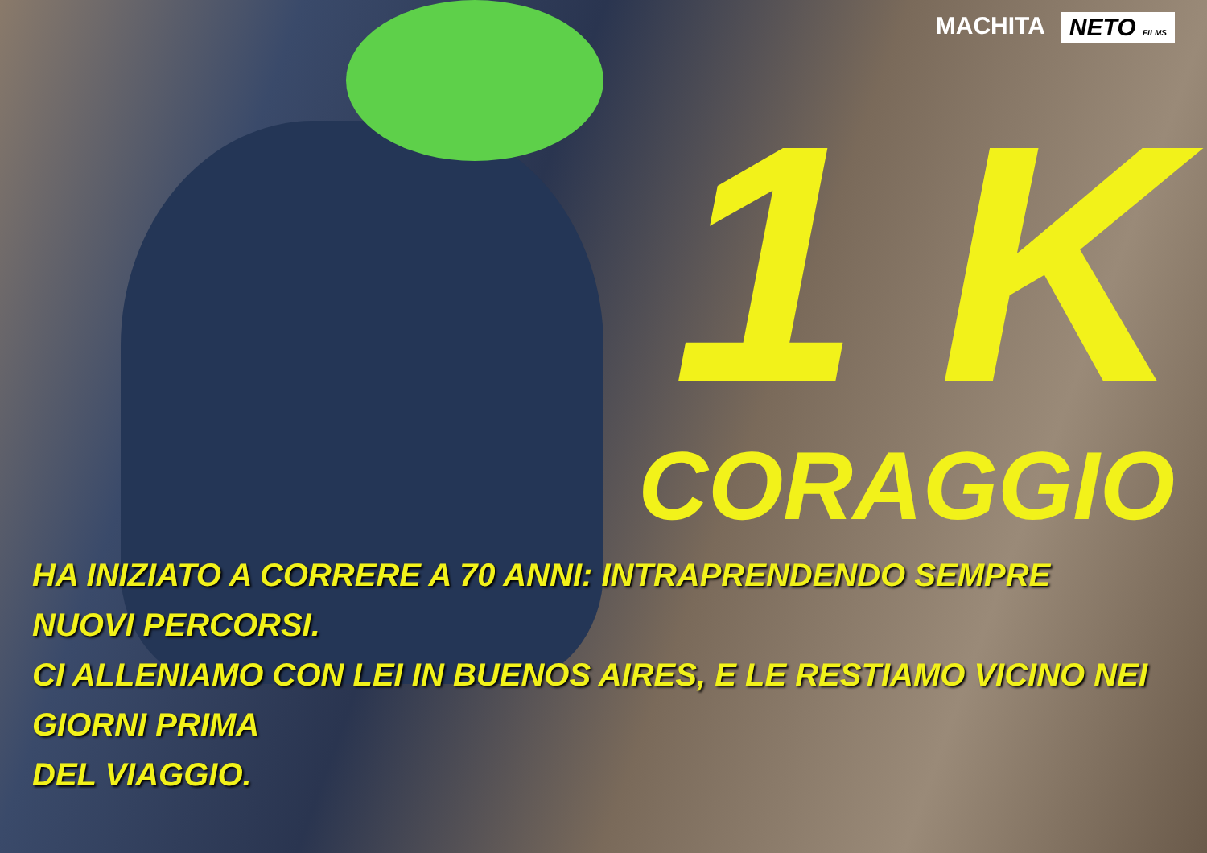MACHITA NETO FILMS
1 K
CORAGGIO
HA INIZIATO A CORRERE A 70 ANNI: INTRAPRENDENDO SEMPRE NUOVI PERCORSI.
CI ALLENIAMO CON LEI IN BUENOS AIRES, E LE RESTIAMO VICINO NEI GIORNI PRIMA
DEL VIAGGIO.